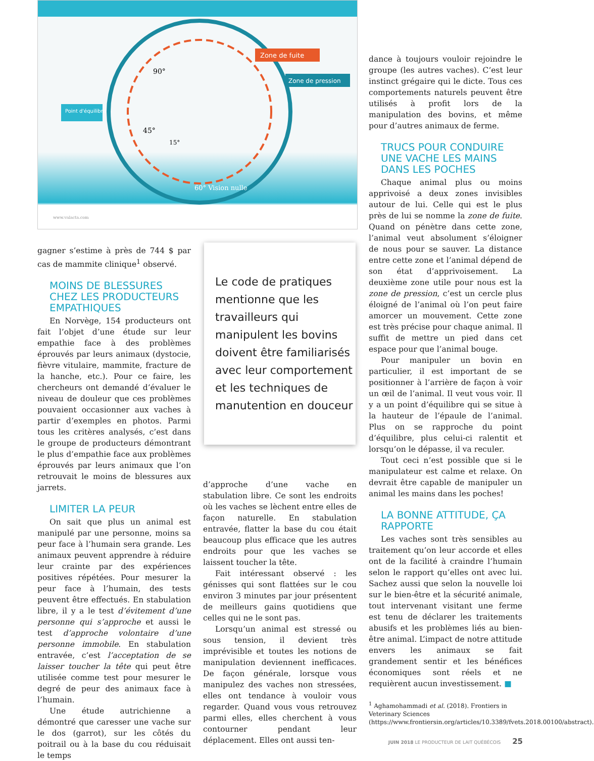Zone de fuite
Zone de pression
Point d'équilibre
90°
45°
15°
60° Vision nulle
www.valacta.com
gagner s’estime à près de 744 $ par cas de mammite clinique<sup>1</sup> observé.
MOINS DE BLESSURES CHEZ LES PRODUCTEURS EMPATHIQUES
En Norvège, 154 producteurs ont fait l’objet d’une étude sur leur empathie face à des problèmes éprouvés par leurs animaux (dystocie, fièvre vitulaire, mammite, fracture de la hanche, etc.). Pour ce faire, les chercheurs ont demandé d’évaluer le niveau de douleur que ces problèmes pouvaient occasionner aux vaches à partir d’exemples en photos. Parmi tous les critères analysés, c’est dans le groupe de producteurs démontrant le plus d’empathie face aux problèmes éprouvés par leurs animaux que l’on retrouvait le moins de blessures aux jarrets.
LIMITER LA PEUR
On sait que plus un animal est manipulé par une personne, moins sa peur face à l’humain sera grande. Les animaux peuvent apprendre à réduire leur crainte par des expériences positives répétées. Pour mesurer la peur face à l’humain, des tests peuvent être effectués. En stabulation libre, il y a le test d’évitement d’une personne qui s’approche et aussi le test d’approche volontaire d’une personne immobile. En stabulation entravée, c’est l’acceptation de se laisser toucher la tête qui peut être utilisée comme test pour mesurer le degré de peur des animaux face à l’humain.
Une étude autrichienne a démontré que caresser une vache sur le dos (garrot), sur les côtés du poitrail ou à la base du cou réduisait le temps
Le code de pratiques mentionne que les travailleurs qui manipulent les bovins doivent être familiarisés avec leur comportement et les techniques de manutention en douceur
d’approche d’une vache en stabulation libre. Ce sont les endroits où les vaches se lèchent entre elles de façon naturelle. En stabulation entravée, flatter la base du cou était beaucoup plus efficace que les autres endroits pour que les vaches se laissent toucher la tête.
Fait intéressant observé : les génisses qui sont flattées sur le cou environ 3 minutes par jour présentent de meilleurs gains quotidiens que celles qui ne le sont pas.
Lorsqu’un animal est stressé ou sous tension, il devient très imprévisible et toutes les notions de manipulation deviennent inefficaces. De façon générale, lorsque vous manipulez des vaches non stressées, elles ont tendance à vouloir vous regarder. Quand vous vous retrouvez parmi elles, elles cherchent à vous contourner pendant leur déplacement. Elles ont aussi ten-
dance à toujours vouloir rejoindre le groupe (les autres vaches). C’est leur instinct grégaire qui le dicte. Tous ces comportements naturels peuvent être utilisés à profit lors de la manipulation des bovins, et même pour d’autres animaux de ferme.
TRUCS POUR CONDUIRE UNE VACHE LES MAINS DANS LES POCHES
Chaque animal plus ou moins apprivoisé a deux zones invisibles autour de lui. Celle qui est le plus près de lui se nomme la zone de fuite. Quand on pénètre dans cette zone, l’animal veut absolument s’éloigner de nous pour se sauver. La distance entre cette zone et l’animal dépend de son état d’apprivoisement. La deuxième zone utile pour nous est la zone de pression, c’est un cercle plus éloigné de l’animal où l’on peut faire amorcer un mouvement. Cette zone est très précise pour chaque animal. Il suffit de mettre un pied dans cet espace pour que l’animal bouge.
Pour manipuler un bovin en particulier, il est important de se positionner à l’arrière de façon à voir un œil de l’animal. Il veut vous voir. Il y a un point d’équilibre qui se situe à la hauteur de l’épaule de l’animal. Plus on se rapproche du point d’équilibre, plus celui-ci ralentit et lorsqu’on le dépasse, il va reculer.
Tout ceci n’est possible que si le manipulateur est calme et relaxe. On devrait être capable de manipuler un animal les mains dans les poches!
LA BONNE ATTITUDE, ÇA RAPPORTE
Les vaches sont très sensibles au traitement qu’on leur accorde et elles ont de la facilité à craindre l’humain selon le rapport qu’elles ont avec lui. Sachez aussi que selon la nouvelle loi sur le bien-être et la sécurité animale, tout intervenant visitant une ferme est tenu de déclarer les traitements abusifs et les problèmes liés au bien-être animal. L’impact de notre attitude envers les animaux se fait grandement sentir et les bénéfices économiques sont réels et ne requièrent aucun investissement. ■
<sup>1</sup> Aghamohammadi et al. (2018). Frontiers in Veterinary Sciences (https://www.frontiersin.org/articles/10.3389/fvets.2018.00100/abstract).
JUIN 2018 LE PRODUCTEUR DE LAIT QUÉBÉCOIS 25